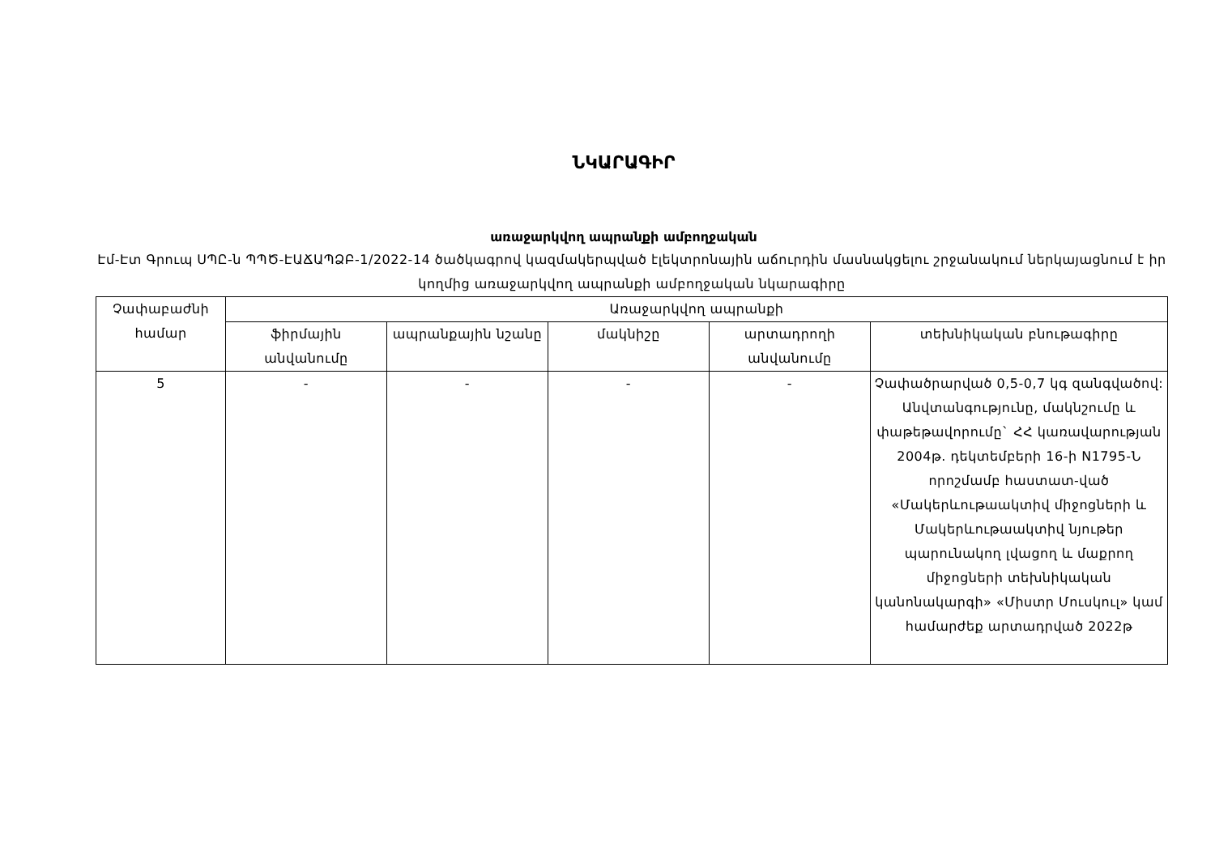ՆԿԱՐԱԳԻՐ
առաջարկվող ապրանքի ամբողջական
Էմ-Էտ Գրուպ ՍՊԸ-ն ՊՊԾ-ԷԱՃԱՊՁԲ-1/2022-14 ծածկագրով կազմակերպված էլեկտրոնային աճուրդին մասնակցելու շրջանակում ներկայացնում է իր կողմից առաջարկվող ապրանքի ամբողջական նկարագիրը
| Չափաբաժնի համար | Առաջարկվող ապրանքի | | | | |
| --- | --- | --- | --- | --- | --- |
| | ֆիրմային անվանումը | ապրանքային նշանը | մակնիշը | արտադրողի անվանումը | տեխնիկական բնութագիրը |
| 5 | - | - | - | - | Չափածրարված 0,5-0,7 կգ զանգվածով: Անվտանգությունը, մակնշումը և փաթեթավորումը` ՀՀ կառավարության 2004թ. դեկտեմբերի 16-ի N1795-Ն որոշմամբ հաստատ-ված «Մակերևութաակտիվ միջոցների և Մակերևութաակտիվ նյութեր պարունակող լվացող և մաքրող միջոցների տեխնիկական կանոնակարգի» «Միստր Մուսկուլ» կամ համարժեք արտադրված 2022թ |